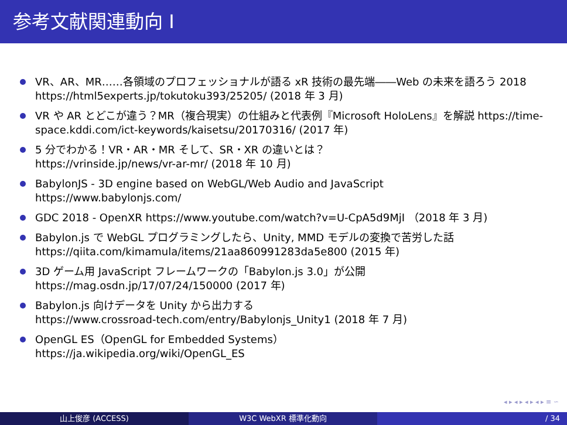参考文献関連動向 I
VR、AR、MR……各領域のプロフェッショナルが語る xR 技術の最先端――Web の未来を語ろう 2018 https://html5experts.jp/tokutoku393/25205/ (2018 年 3 月)
VR や AR とどこが違う？MR（複合現実）の仕組みと代表例『Microsoft HoloLens』を解説 https://time-space.kddi.com/ict-keywords/kaisetsu/20170316/ (2017 年)
5 分でわかる！VR・AR・MR そして、SR・XR の違いとは？
https://vrinside.jp/news/vr-ar-mr/ (2018 年 10 月)
BabylonJS - 3D engine based on WebGL/Web Audio and JavaScript
https://www.babylonjs.com/
GDC 2018 - OpenXR https://www.youtube.com/watch?v=U-CpA5d9MjI （2018 年 3 月)
Babylon.js で WebGL プログラミングしたら、Unity, MMD モデルの変換で苦労した話
https://qiita.com/kimamula/items/21aa860991283da5e800 (2015 年)
3D ゲーム用 JavaScript フレームワークの「Babylon.js 3.0」が公開
https://mag.osdn.jp/17/07/24/150000 (2017 年)
Babylon.js 向けデータを Unity から出力する
https://www.crossroad-tech.com/entry/Babylonjs_Unity1 (2018 年 7 月)
OpenGL ES（OpenGL for Embedded Systems）
https://ja.wikipedia.org/wiki/OpenGL_ES
◂ ▸ ◂ ▸ ◂ ▸ ◂ ▸ ≡ ∽
山上俊彦 (ACCESS) W3C WebXR 標準化動向 / 34